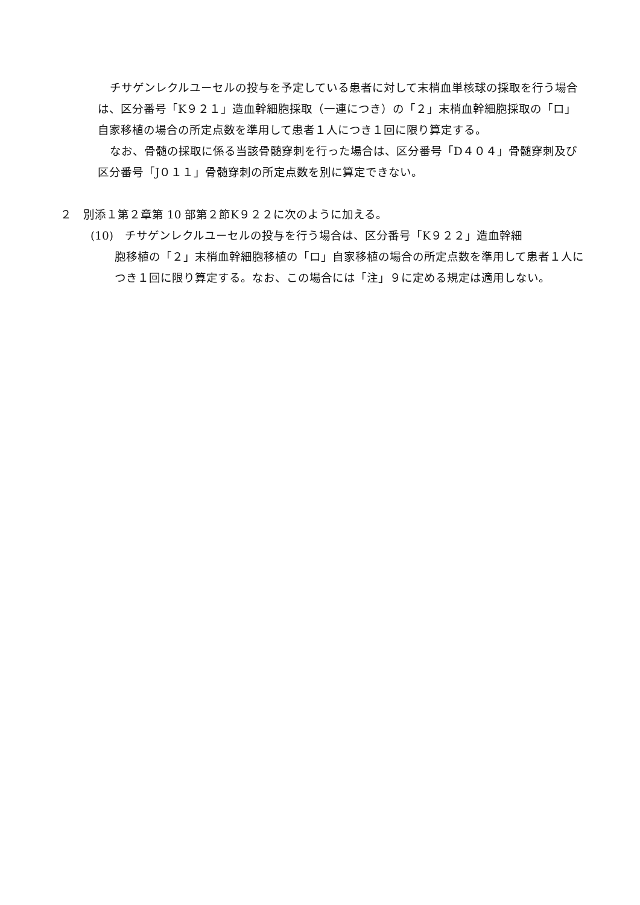チサゲンレクルユーセルの投与を予定している患者に対して末梢血単核球の採取を行う場合は、区分番号「K９２１」造血幹細胞採取（一連につき）の「２」末梢血幹細胞採取の「ロ」自家移植の場合の所定点数を準用して患者１人につき１回に限り算定する。
なお、骨髄の採取に係る当該骨髄穿刺を行った場合は、区分番号「D４０４」骨髄穿刺及び区分番号「J０１１」骨髄穿刺の所定点数を別に算定できない。
２　別添１第２章第 10 部第２節K９２２に次のように加える。
(10)　チサゲンレクルユーセルの投与を行う場合は、区分番号「K９２２」造血幹細
胞移植の「２」末梢血幹細胞移植の「ロ」自家移植の場合の所定点数を準用して患者１人につき１回に限り算定する。なお、この場合には「注」９に定める規定は適用しない。